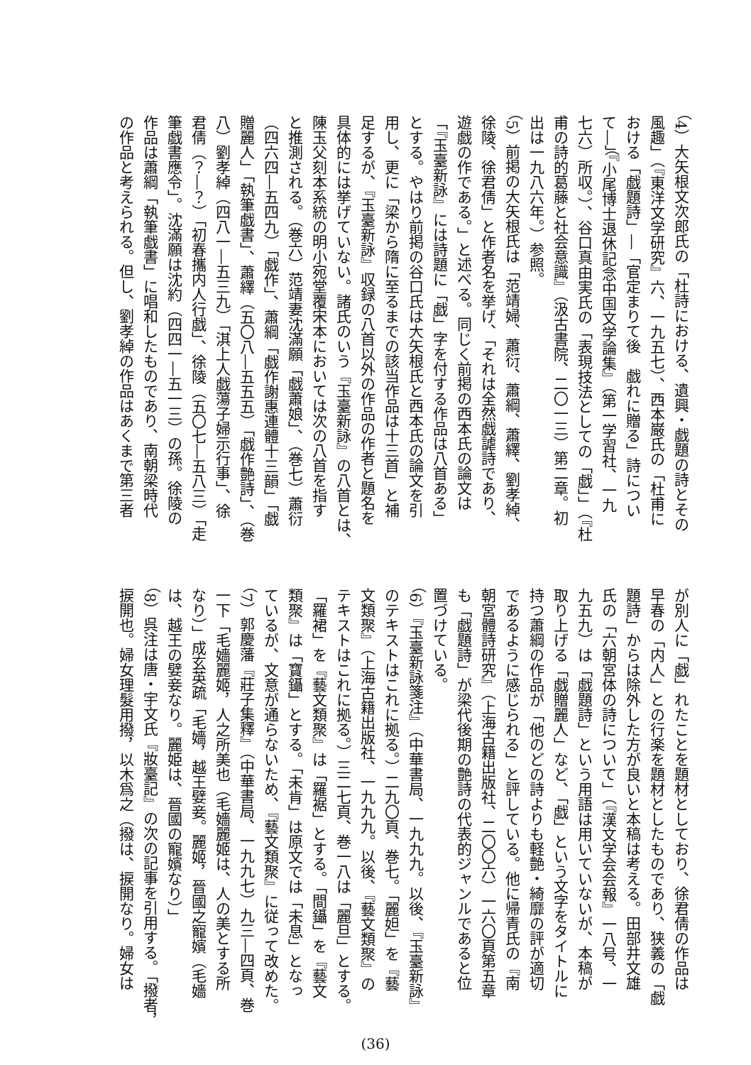（4）大矢根文次郎氏の「杜詩における、遺興・戯題の詩とその
風趣」（『東洋文学研究』六、一九五七）、西本巌氏の「杜甫に
おける「戯題詩」―「官定まりて後　戯れに贈る」詩につい
て―」（『小尾博士退休記念中国文学論集』（第一学習社、一九
七六）所収。）、谷口真由実氏の「表現技法としての「戯」」（『杜
甫の詩的葛藤と社会意識』（汲古書院、二〇一三）第二章。初
出は一九八六年。）参照。
（5）前掲の大矢根氏は「范靖婦、蕭衍、蕭綱、蕭繹、劉孝綽、
徐陵、徐君倩」と作者名を挙げ、「それは全然戯謔詩であり、
遊戯の作である。」と述べる。同じく前掲の西本氏の論文は
「『玉臺新詠』には詩題に「戯」字を付する作品は八首ある」
とする。やはり前掲の谷口氏は大矢根氏と西本氏の論文を引
用し、更に「梁から隋に至るまでの該当作品は十三首」と補
足するが、『玉臺新詠』収録の八首以外の作品の作者と題名を
具体的には挙げていない。諸氏のいう『玉臺新詠』の八首とは、
陳玉父刻本系統の明小宛堂覆宋本においては次の八首を指す
と推測される。（巻六）范靖妻沈滿願「戯蕭娘」、（巻七）蕭衍
（四六四―五四九）「戯作」、蕭綱「戯作謝惠連體十三韻」「戯
贈麗人」「執筆戯書」、蕭繹（五〇八―五五五）「戯作艶詩」、（巻
八）劉孝綽（四八一―五三九）「淇上人戯蕩子婦示行事」、徐
君倩（？―？）「初春攜内人行戯」、徐陵（五〇七―五八三）「走
筆戯書應令」。沈滿願は沈約（四四一―五一三）の孫。徐陵の
作品は蕭綱「執筆戯書」に唱和したものであり、南朝梁時代
の作品と考えられる。但し、劉孝綽の作品はあくまで第三者
が別人に「戯」れたことを題材としており、徐君倩の作品は
早春の「内人」との行楽を題材としたものであり、狭義の「戯
題詩」からは除外した方が良いと本稿は考える。田部井文雄
氏の「六朝宮体の詩について」（『漢文学会会報』一八号、一
九五九）は「戯題詩」という用語は用いていないが、本稿が
取り上げる「戯贈麗人」など、「戯」という文字をタイトルに
持つ蕭綱の作品が「他のどの詩よりも軽艶・綺靡の評が適切
であるように感じられる」と評している。他に帰青氏の『南
朝宮體詩研究』（上海古籍出版社、二〇〇六）一六〇頁第五章
も「戯題詩」が梁代後期の艶詩の代表的ジャンルであると位
置づけている。
（6）『玉臺新詠箋注』（中華書局、一九九九。以後、『玉臺新詠』
のテキストはこれに拠る。）二九〇頁、巻七。「麗妲」を『藝
文類聚』（上海古籍出版社、一九九九。以後、『藝文類聚』の
テキストはこれに拠る。）三二七頁、巻一八は「麗旦」とする。
「羅裙」を『藝文類聚』は「羅裾」とする。「間鑷」を『藝文
類聚』は「寶鑷」とする。「未肯」は原文では「未息」となっ
ているが、文意が通らないため、『藝文類聚』に従って改めた。
（7）郭慶藩『莊子集釋』（中華書局、一九九七）九三―四頁、巻
一下「毛嬙麗姬，人之所美也（毛嬙麗姬は、人の美とする所
なり）」成玄英疏「毛嬙，越王嬖妾。麗姬，晉國之寵嬪（毛嬙
は、越王の嬖妾なり。麗姫は、晉國の寵嬪なり）」
（8）呉注は唐・宇文氏『妝臺記』の次の記事を引用する。「撥者，
捩開也。婦女理髮用撥，以木爲之（撥は、捩開なり。婦女は
(36)